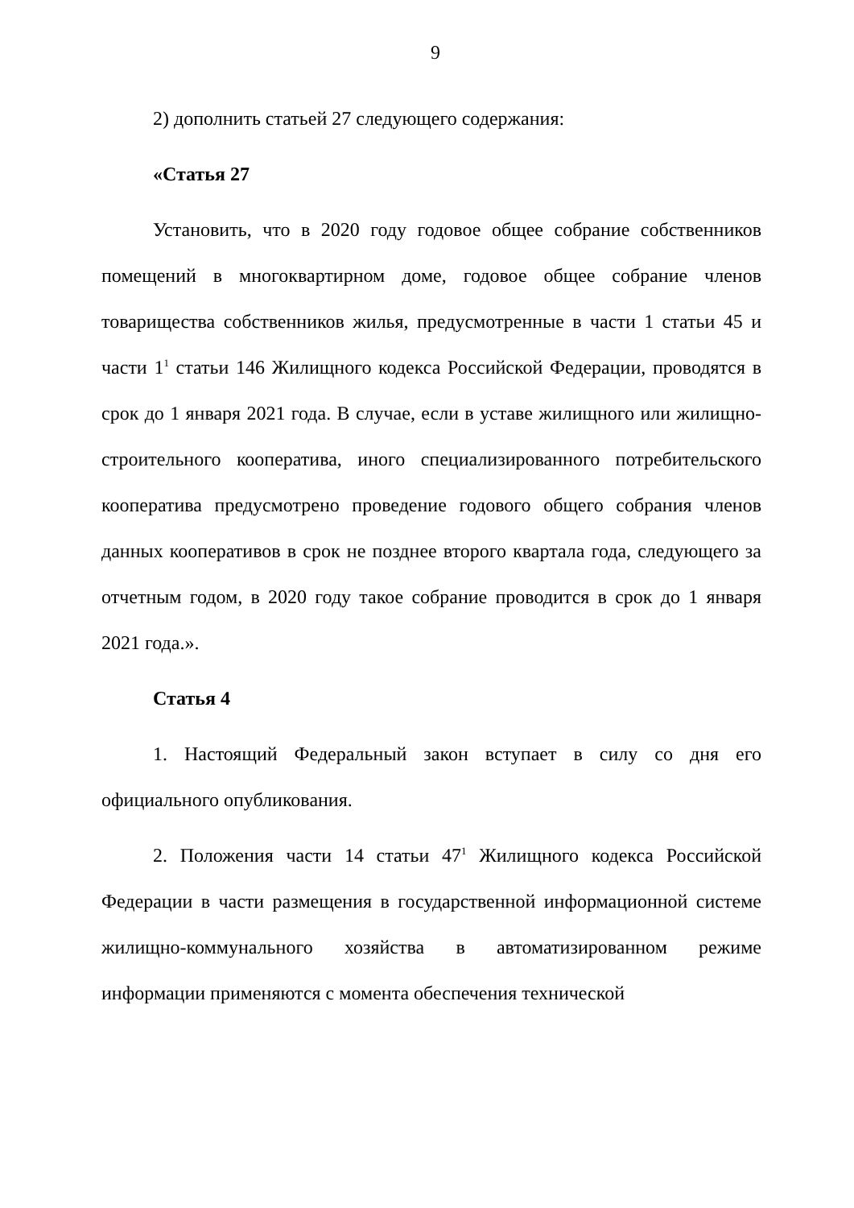9
2) дополнить статьей 27 следующего содержания:
«Статья 27
Установить, что в 2020 году годовое общее собрание собственников помещений в многоквартирном доме, годовое общее собрание членов товарищества собственников жилья, предусмотренные в части 1 статьи 45 и части 1<sup>1</sup> статьи 146 Жилищного кодекса Российской Федерации, проводятся в срок до 1 января 2021 года. В случае, если в уставе жилищного или жилищно-строительного кооператива, иного специализированного потребительского кооператива предусмотрено проведение годового общего собрания членов данных кооперативов в срок не позднее второго квартала года, следующего за отчетным годом, в 2020 году такое собрание проводится в срок до 1 января 2021 года.».
Статья 4
1. Настоящий Федеральный закон вступает в силу со дня его официального опубликования.
2. Положения части 14 статьи 47<sup>1</sup> Жилищного кодекса Российской Федерации в части размещения в государственной информационной системе жилищно-коммунального хозяйства в автоматизированном режиме информации применяются с момента обеспечения технической